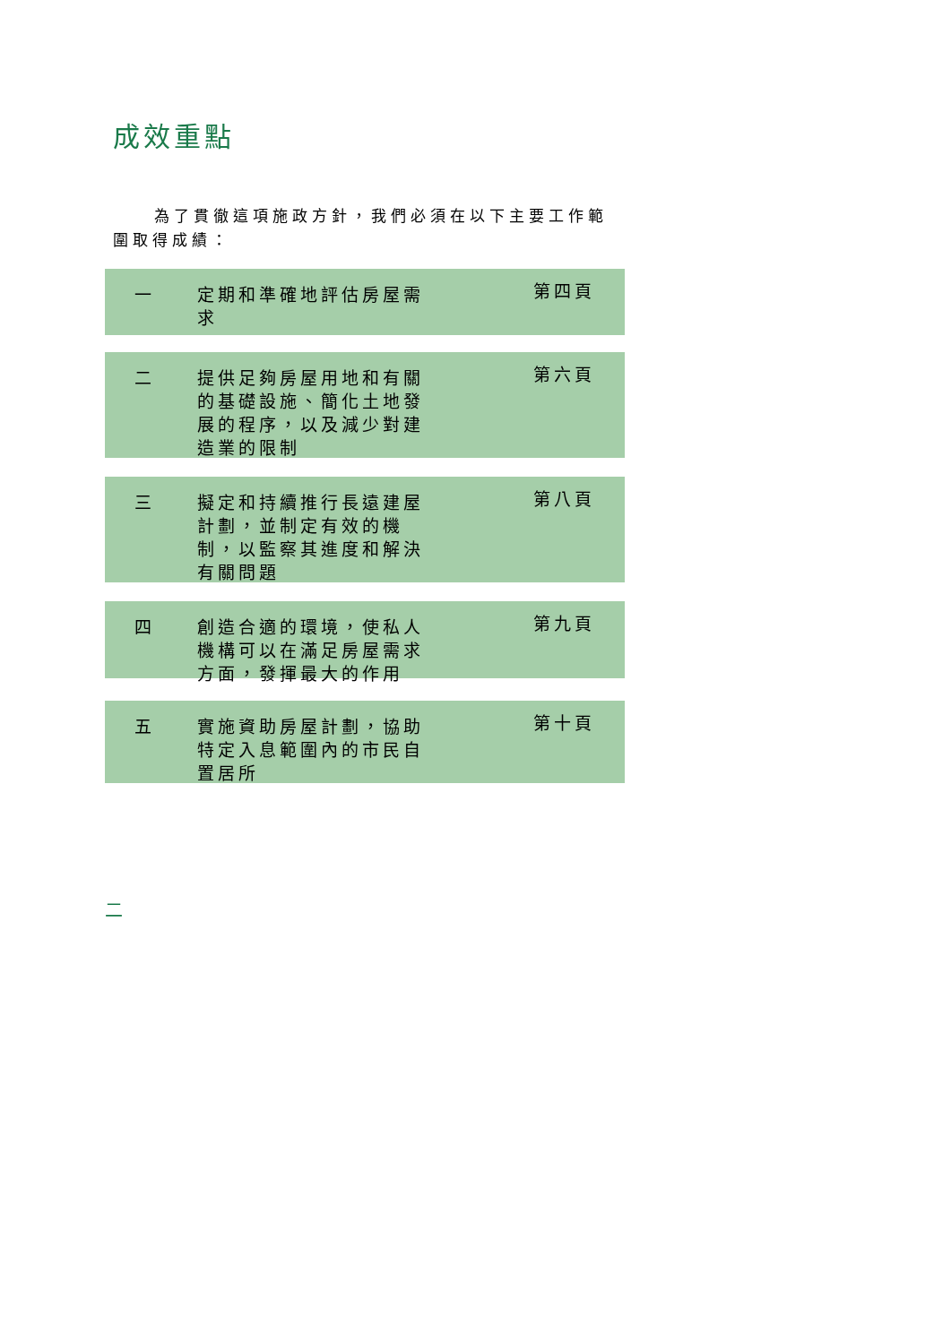成效重點
為了貫徹這項施政方針，我們必須在以下主要工作範圍取得成績：
一 定期和準確地評估房屋需求
第四頁
二 提供足夠房屋用地和有關的基礎設施、簡化土地發展的程序，以及減少對建造業的限制
第六頁
三 擬定和持續推行長遠建屋計劃，並制定有效的機制，以監察其進度和解決有關問題
第八頁
四 創造合適的環境，使私人機構可以在滿足房屋需求方面，發揮最大的作用
第九頁
五 實施資助房屋計劃，協助特定入息範圍內的市民自置居所
第十頁
二